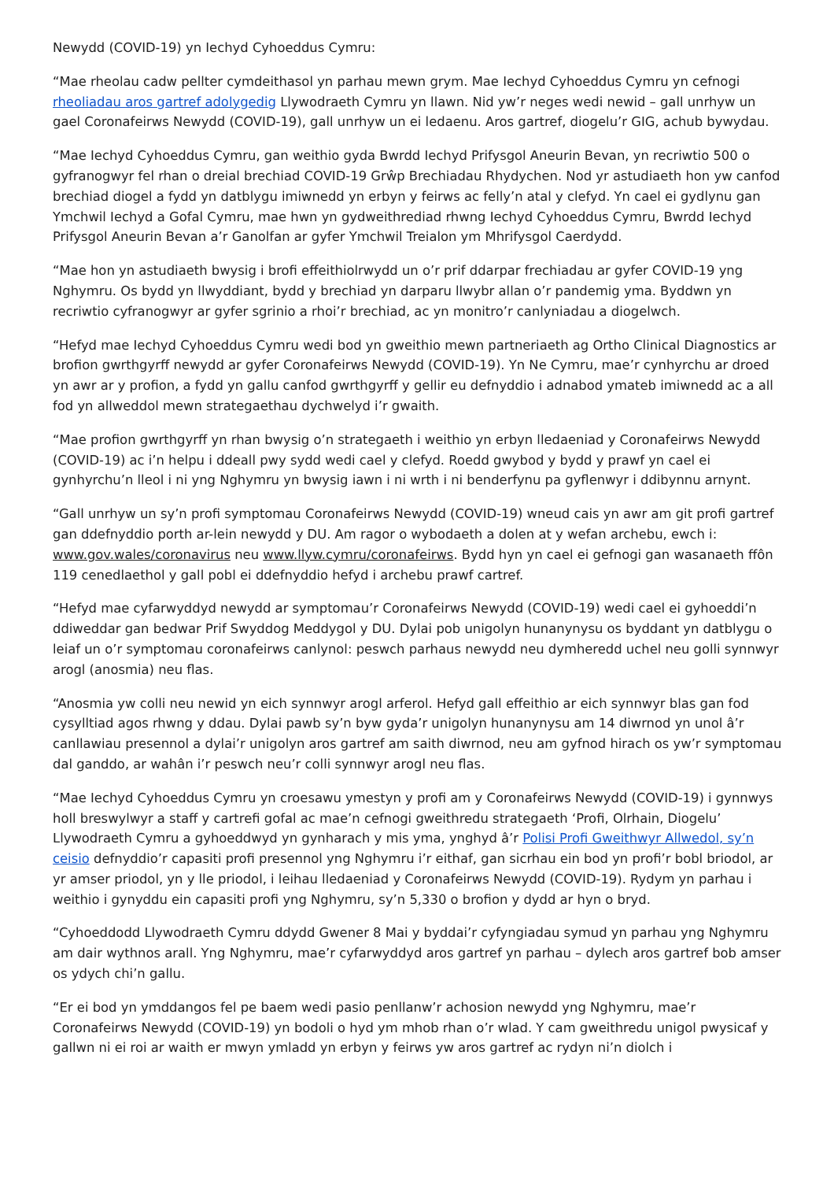Newydd (COVID-19) yn Iechyd Cyhoeddus Cymru:
“Mae rheolau cadw pellter cymdeithasol yn parhau mewn grym. Mae Iechyd Cyhoeddus Cymru yn cefnogi rheoliadau aros gartref adolygedig Llywodraeth Cymru yn llawn. Nid yw’r neges wedi newid – gall unrhyw un gael Coronafeirws Newydd (COVID-19), gall unrhyw un ei ledaenu. Aros gartref, diogelu’r GIG, achub bywydau.
“Mae Iechyd Cyhoeddus Cymru, gan weithio gyda Bwrdd Iechyd Prifysgol Aneurin Bevan, yn recriwtio 500 o gyfranogwyr fel rhan o dreial brechiad COVID-19 Grŵp Brechiadau Rhydychen. Nod yr astudiaeth hon yw canfod brechiad diogel a fydd yn datblygu imiwnedd yn erbyn y feirws ac felly’n atal y clefyd. Yn cael ei gydlynu gan Ymchwil Iechyd a Gofal Cymru, mae hwn yn gydweithrediad rhwng Iechyd Cyhoeddus Cymru, Bwrdd Iechyd Prifysgol Aneurin Bevan a’r Ganolfan ar gyfer Ymchwil Treialon ym Mhrifysgol Caerdydd.
“Mae hon yn astudiaeth bwysig i brofi effeithiolrwydd un o’r prif ddarpar frechiadau ar gyfer COVID-19 yng Nghymru. Os bydd yn llwyddiant, bydd y brechiad yn darparu llwybr allan o’r pandemig yma. Byddwn yn recriwtio cyfranogwyr ar gyfer sgrinio a rhoi’r brechiad, ac yn monitro’r canlyniadau a diogelwch.
“Hefyd mae Iechyd Cyhoeddus Cymru wedi bod yn gweithio mewn partneriaeth ag Ortho Clinical Diagnostics ar brofion gwrthgyrff newydd ar gyfer Coronafeirws Newydd (COVID-19). Yn Ne Cymru, mae’r cynhyrchu ar droed yn awr ar y profion, a fydd yn gallu canfod gwrthgyrff y gellir eu defnyddio i adnabod ymateb imiwnedd ac a all fod yn allweddol mewn strategaethau dychwelyd i’r gwaith.
“Mae profion gwrthgyrff yn rhan bwysig o’n strategaeth i weithio yn erbyn lledaeniad y Coronafeirws Newydd (COVID-19) ac i’n helpu i ddeall pwy sydd wedi cael y clefyd. Roedd gwybod y bydd y prawf yn cael ei gynhyrchu’n lleol i ni yng Nghymru yn bwysig iawn i ni wrth i ni benderfynu pa gyflenwyr i ddibynnu arnynt.
“Gall unrhyw un sy’n profi symptomau Coronafeirws Newydd (COVID-19) wneud cais yn awr am git profi gartref gan ddefnyddio porth ar-lein newydd y DU. Am ragor o wybodaeth a dolen at y wefan archebu, ewch i: www.gov.wales/coronavirus neu www.llyw.cymru/coronafeirws. Bydd hyn yn cael ei gefnogi gan wasanaeth ffôn 119 cenedlaethol y gall pobl ei ddefnyddio hefyd i archebu prawf cartref.
“Hefyd mae cyfarwyddyd newydd ar symptomau’r Coronafeirws Newydd (COVID-19) wedi cael ei gyhoeddi’n ddiweddar gan bedwar Prif Swyddog Meddygol y DU. Dylai pob unigolyn hunanynysu os byddant yn datblygu o leiaf un o’r symptomau coronafeirws canlynol: peswch parhaus newydd neu dymheredd uchel neu golli synnwyr arogl (anosmia) neu flas.
“Anosmia yw colli neu newid yn eich synnwyr arogl arferol. Hefyd gall effeithio ar eich synnwyr blas gan fod cysylltiad agos rhwng y ddau. Dylai pawb sy’n byw gyda’r unigolyn hunanynysu am 14 diwrnod yn unol â’r canllawiau presennol a dylai’r unigolyn aros gartref am saith diwrnod, neu am gyfnod hirach os yw’r symptomau dal ganddo, ar wahân i’r peswch neu’r colli synnwyr arogl neu flas.
“Mae Iechyd Cyhoeddus Cymru yn croesawu ymestyn y profi am y Coronafeirws Newydd (COVID-19) i gynnwys holl breswylwyr a staff y cartrefi gofal ac mae’n cefnogi gweithredu strategaeth ‘Profi, Olrhain, Diogelu’ Llywodraeth Cymru a gyhoeddwyd yn gynharach y mis yma, ynghyd â’r Polisi Profi Gweithwyr Allwedol, sy’n ceisio defnyddio’r capasiti profi presennol yng Nghymru i’r eithaf, gan sicrhau ein bod yn profi’r bobl briodol, ar yr amser priodol, yn y lle priodol, i leihau lledaeniad y Coronafeirws Newydd (COVID-19). Rydym yn parhau i weithio i gynyddu ein capasiti profi yng Nghymru, sy’n 5,330 o brofion y dydd ar hyn o bryd.
“Cyhoeddodd Llywodraeth Cymru ddydd Gwener 8 Mai y byddai’r cyfyngiadau symud yn parhau yng Nghymru am dair wythnos arall. Yng Nghymru, mae’r cyfarwyddyd aros gartref yn parhau – dylech aros gartref bob amser os ydych chi’n gallu.
“Er ei bod yn ymddangos fel pe baem wedi pasio penllanw’r achosion newydd yng Nghymru, mae’r Coronafeirws Newydd (COVID-19) yn bodoli o hyd ym mhob rhan o’r wlad. Y cam gweithredu unigol pwysicaf y gallwn ni ei roi ar waith er mwyn ymladd yn erbyn y feirws yw aros gartref ac rydyn ni’n diolch i